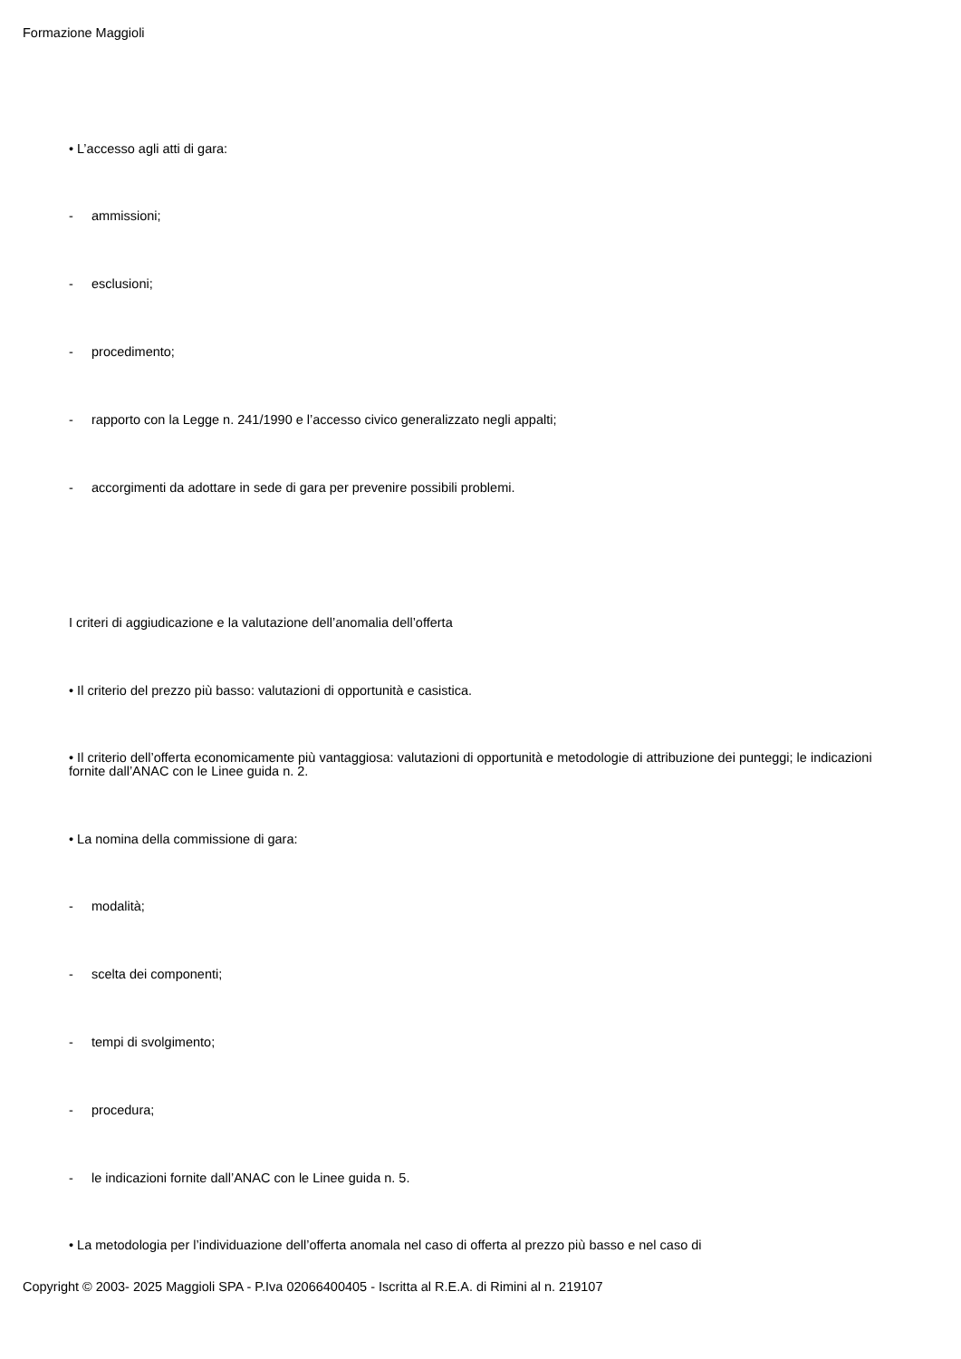Formazione Maggioli
• L’accesso agli atti di gara:
- ammissioni;
- esclusioni;
- procedimento;
- rapporto con la Legge n. 241/1990 e l’accesso civico generalizzato negli appalti;
- accorgimenti da adottare in sede di gara per prevenire possibili problemi.
I criteri di aggiudicazione e la valutazione dell’anomalia dell’offerta
• Il criterio del prezzo più basso: valutazioni di opportunità e casistica.
• Il criterio dell’offerta economicamente più vantaggiosa: valutazioni di opportunità e metodologie di attribuzione dei punteggi; le indicazioni fornite dall’ANAC con le Linee guida n. 2.
• La nomina della commissione di gara:
- modalità;
- scelta dei componenti;
- tempi di svolgimento;
- procedura;
- le indicazioni fornite dall’ANAC con le Linee guida n. 5.
• La metodologia per l’individuazione dell’offerta anomala nel caso di offerta al prezzo più basso e nel caso di
Copyright © 2003- 2025 Maggioli SPA - P.Iva 02066400405 - Iscritta al R.E.A. di Rimini al n. 219107